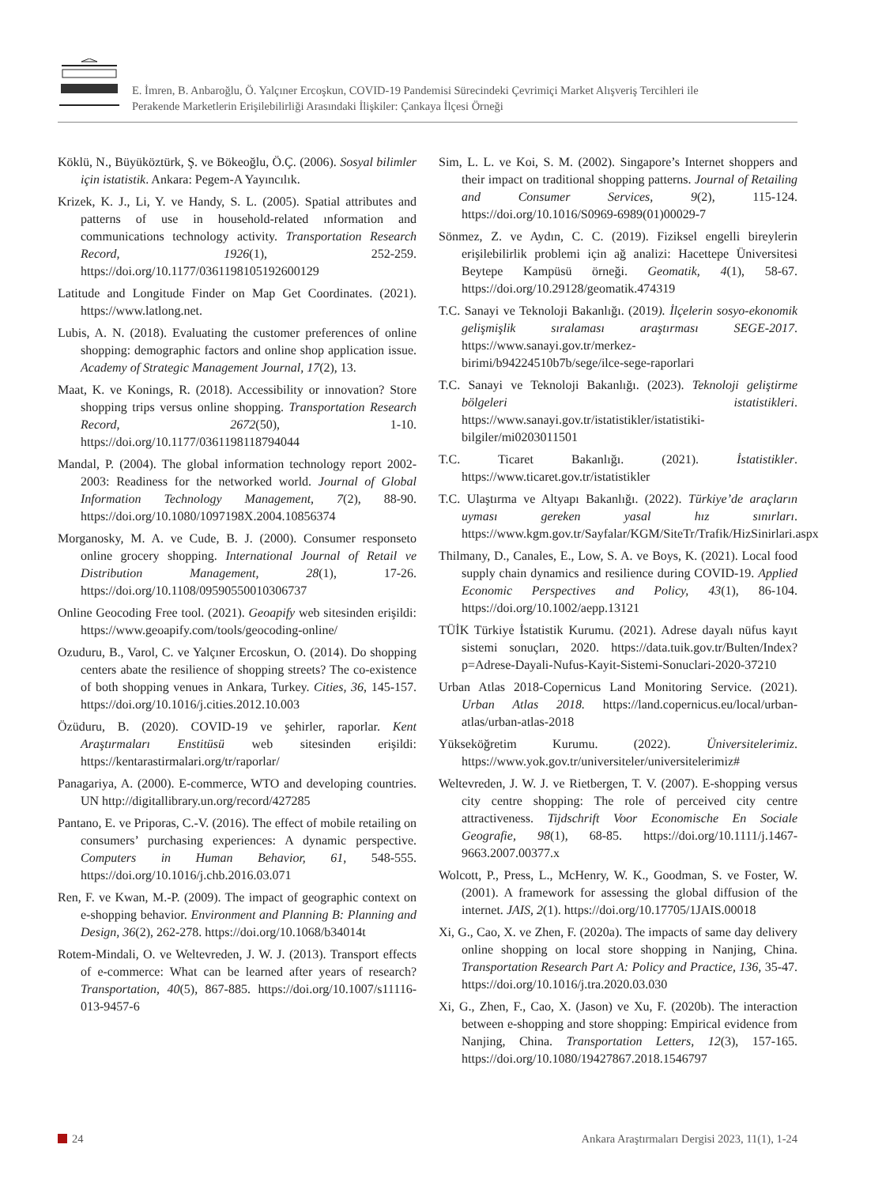E. İmren, B. Anbaroğlu, Ö. Yalçıner Ercoşkun, COVID-19 Pandemisi Sürecindeki Çevrimiçi Market Alışveriş Tercihleri ile
Perakende Marketlerin Erişilebilirliği Arasındaki İlişkiler: Çankaya İlçesi Örneği
Köklü, N., Büyüköztürk, Ş. ve Bökeoğlu, Ö.Ç. (2006). Sosyal bilimler için istatistik. Ankara: Pegem-A Yayıncılık.
Krizek, K. J., Li, Y. ve Handy, S. L. (2005). Spatial attributes and patterns of use in household-related ınformation and communications technology activity. Transportation Research Record, 1926(1), 252-259. https://doi.org/10.1177/0361198105192600129
Latitude and Longitude Finder on Map Get Coordinates. (2021). https://www.latlong.net.
Lubis, A. N. (2018). Evaluating the customer preferences of online shopping: demographic factors and online shop application issue. Academy of Strategic Management Journal, 17(2), 13.
Maat, K. ve Konings, R. (2018). Accessibility or innovation? Store shopping trips versus online shopping. Transportation Research Record, 2672(50), 1-10. https://doi.org/10.1177/0361198118794044
Mandal, P. (2004). The global information technology report 2002-2003: Readiness for the networked world. Journal of Global Information Technology Management, 7(2), 88-90. https://doi.org/10.1080/1097198X.2004.10856374
Morganosky, M. A. ve Cude, B. J. (2000). Consumer responseto online grocery shopping. International Journal of Retail ve Distribution Management, 28(1), 17-26. https://doi.org/10.1108/09590550010306737
Online Geocoding Free tool. (2021). Geoapify web sitesinden erişildi: https://www.geoapify.com/tools/geocoding-online/
Ozuduru, B., Varol, C. ve Yalçıner Ercoskun, O. (2014). Do shopping centers abate the resilience of shopping streets? The co-existence of both shopping venues in Ankara, Turkey. Cities, 36, 145-157. https://doi.org/10.1016/j.cities.2012.10.003
Özüduru, B. (2020). COVID-19 ve şehirler, raporlar. Kent Araştırmaları Enstitüsü web sitesinden erişildi: https://kentarastirmalari.org/tr/raporlar/
Panagariya, A. (2000). E-commerce, WTO and developing countries. UN http://digitallibrary.un.org/record/427285
Pantano, E. ve Priporas, C.-V. (2016). The effect of mobile retailing on consumers’ purchasing experiences: A dynamic perspective. Computers in Human Behavior, 61, 548-555. https://doi.org/10.1016/j.chb.2016.03.071
Ren, F. ve Kwan, M.-P. (2009). The impact of geographic context on e-shopping behavior. Environment and Planning B: Planning and Design, 36(2), 262-278. https://doi.org/10.1068/b34014t
Rotem-Mindali, O. ve Weltevreden, J. W. J. (2013). Transport effects of e-commerce: What can be learned after years of research? Transportation, 40(5), 867-885. https://doi.org/10.1007/s11116-013-9457-6
Sim, L. L. ve Koi, S. M. (2002). Singapore’s Internet shoppers and their impact on traditional shopping patterns. Journal of Retailing and Consumer Services, 9(2), 115-124. https://doi.org/10.1016/S0969-6989(01)00029-7
Sönmez, Z. ve Aydın, C. C. (2019). Fiziksel engelli bireylerin erişilebilirlik problemi için ağ analizi: Hacettepe Üniversitesi Beytepe Kampüsü örneği. Geomatik, 4(1), 58-67. https://doi.org/10.29128/geomatik.474319
T.C. Sanayi ve Teknoloji Bakanlığı. (2019). İlçelerin sosyo-ekonomik gelişmişlik sıralaması araştırması SEGE-2017. https://www.sanayi.gov.tr/merkez-birimi/b94224510b7b/sege/ilce-sege-raporlari
T.C. Sanayi ve Teknoloji Bakanlığı. (2023). Teknoloji geliştirme bölgeleri istatistikleri. https://www.sanayi.gov.tr/istatistikler/istatistiki-bilgiler/mi0203011501
T.C. Ticaret Bakanlığı. (2021). İstatistikler. https://www.ticaret.gov.tr/istatistikler
T.C. Ulaştırma ve Altyapı Bakanlığı. (2022). Türkiye’de araçların uyması gereken yasal hız sınırları. https://www.kgm.gov.tr/Sayfalar/KGM/SiteTr/Trafik/HizSinirlari.aspx
Thilmany, D., Canales, E., Low, S. A. ve Boys, K. (2021). Local food supply chain dynamics and resilience during COVID-19. Applied Economic Perspectives and Policy, 43(1), 86-104. https://doi.org/10.1002/aepp.13121
TÜİK Türkiye İstatistik Kurumu. (2021). Adrese dayalı nüfus kayıt sistemi sonuçları, 2020. https://data.tuik.gov.tr/Bulten/Index?p=Adrese-Dayali-Nufus-Kayit-Sistemi-Sonuclari-2020-37210
Urban Atlas 2018-Copernicus Land Monitoring Service. (2021). Urban Atlas 2018. https://land.copernicus.eu/local/urban-atlas/urban-atlas-2018
Yükseköğretim Kurumu. (2022). Üniversitelerimiz. https://www.yok.gov.tr/universiteler/universitelerimiz#
Weltevreden, J. W. J. ve Rietbergen, T. V. (2007). E-shopping versus city centre shopping: The role of perceived city centre attractiveness. Tijdschrift Voor Economische En Sociale Geografie, 98(1), 68-85. https://doi.org/10.1111/j.1467-9663.2007.00377.x
Wolcott, P., Press, L., McHenry, W. K., Goodman, S. ve Foster, W. (2001). A framework for assessing the global diffusion of the internet. JAIS, 2(1). https://doi.org/10.17705/1JAIS.00018
Xi, G., Cao, X. ve Zhen, F. (2020a). The impacts of same day delivery online shopping on local store shopping in Nanjing, China. Transportation Research Part A: Policy and Practice, 136, 35-47. https://doi.org/10.1016/j.tra.2020.03.030
Xi, G., Zhen, F., Cao, X. (Jason) ve Xu, F. (2020b). The interaction between e-shopping and store shopping: Empirical evidence from Nanjing, China. Transportation Letters, 12(3), 157-165. https://doi.org/10.1080/19427867.2018.1546797
24 Ankara Araştırmaları Dergisi 2023, 11(1), 1-24